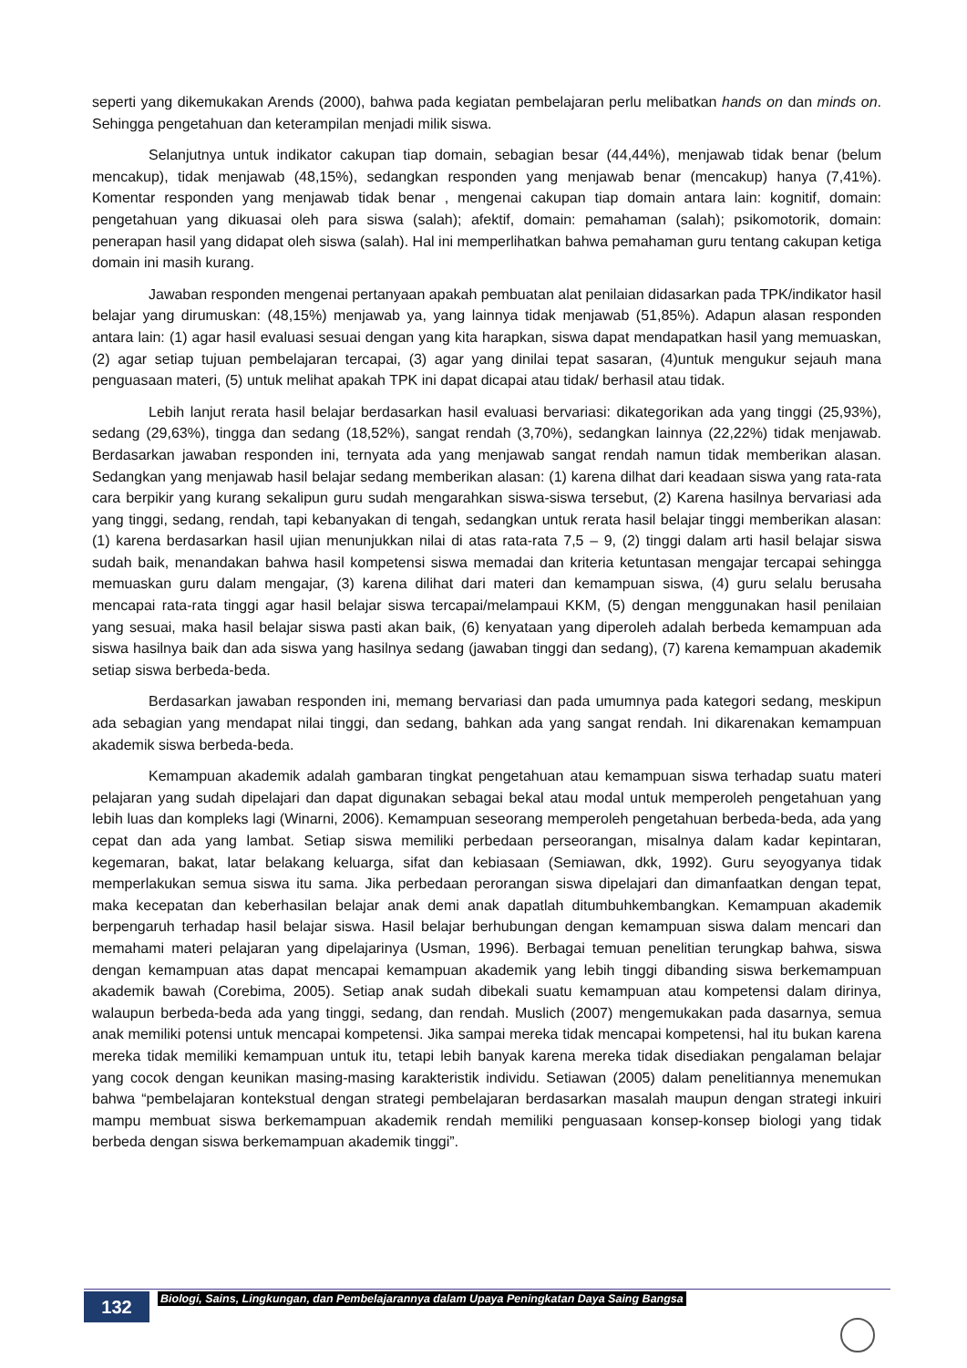seperti yang dikemukakan Arends (2000), bahwa pada kegiatan pembelajaran perlu melibatkan hands on dan minds on. Sehingga pengetahuan dan keterampilan menjadi milik siswa.
Selanjutnya untuk indikator cakupan tiap domain, sebagian besar (44,44%), menjawab tidak benar (belum mencakup), tidak menjawab (48,15%), sedangkan responden yang menjawab benar (mencakup) hanya (7,41%). Komentar responden yang menjawab tidak benar , mengenai cakupan tiap domain antara lain: kognitif, domain: pengetahuan yang dikuasai oleh para siswa (salah); afektif, domain: pemahaman (salah); psikomotorik, domain: penerapan hasil yang didapat oleh siswa (salah). Hal ini memperlihatkan bahwa pemahaman guru tentang cakupan ketiga domain ini masih kurang.
Jawaban responden mengenai pertanyaan apakah pembuatan alat penilaian didasarkan pada TPK/indikator hasil belajar yang dirumuskan: (48,15%) menjawab ya, yang lainnya tidak menjawab (51,85%). Adapun alasan responden antara lain: (1) agar hasil evaluasi sesuai dengan yang kita harapkan, siswa dapat mendapatkan hasil yang memuaskan, (2) agar setiap tujuan pembelajaran tercapai, (3) agar yang dinilai tepat sasaran, (4)untuk mengukur sejauh mana penguasaan materi, (5) untuk melihat apakah TPK ini dapat dicapai atau tidak/ berhasil atau tidak.
Lebih lanjut rerata hasil belajar berdasarkan hasil evaluasi bervariasi: dikategorikan ada yang tinggi (25,93%), sedang (29,63%), tingga dan sedang (18,52%), sangat rendah (3,70%), sedangkan lainnya (22,22%) tidak menjawab. Berdasarkan jawaban responden ini, ternyata ada yang menjawab sangat rendah namun tidak memberikan alasan. Sedangkan yang menjawab hasil belajar sedang memberikan alasan: (1) karena dilhat dari keadaan siswa yang rata-rata cara berpikir yang kurang sekalipun guru sudah mengarahkan siswa-siswa tersebut, (2) Karena hasilnya bervariasi ada yang tinggi, sedang, rendah, tapi kebanyakan di tengah, sedangkan untuk rerata hasil belajar tinggi memberikan alasan: (1) karena berdasarkan hasil ujian menunjukkan nilai di atas rata-rata 7,5 – 9, (2) tinggi dalam arti hasil belajar siswa sudah baik, menandakan bahwa hasil kompetensi siswa memadai dan kriteria ketuntasan mengajar tercapai sehingga memuaskan guru dalam mengajar, (3) karena dilihat dari materi dan kemampuan siswa, (4) guru selalu berusaha mencapai rata-rata tinggi agar hasil belajar siswa tercapai/melampaui KKM, (5) dengan menggunakan hasil penilaian yang sesuai, maka hasil belajar siswa pasti akan baik, (6) kenyataan yang diperoleh adalah berbeda kemampuan ada siswa hasilnya baik dan ada siswa yang hasilnya sedang (jawaban tinggi dan sedang), (7) karena kemampuan akademik setiap siswa berbeda-beda.
Berdasarkan jawaban responden ini, memang bervariasi dan pada umumnya pada kategori sedang, meskipun ada sebagian yang mendapat nilai tinggi, dan sedang, bahkan ada yang sangat rendah. Ini dikarenakan kemampuan akademik siswa berbeda-beda.
Kemampuan akademik adalah gambaran tingkat pengetahuan atau kemampuan siswa terhadap suatu materi pelajaran yang sudah dipelajari dan dapat digunakan sebagai bekal atau modal untuk memperoleh pengetahuan yang lebih luas dan kompleks lagi (Winarni, 2006). Kemampuan seseorang memperoleh pengetahuan berbeda-beda, ada yang cepat dan ada yang lambat. Setiap siswa memiliki perbedaan perseorangan, misalnya dalam kadar kepintaran, kegemaran, bakat, latar belakang keluarga, sifat dan kebiasaan (Semiawan, dkk, 1992). Guru seyogyanya tidak memperlakukan semua siswa itu sama. Jika perbedaan perorangan siswa dipelajari dan dimanfaatkan dengan tepat, maka kecepatan dan keberhasilan belajar anak demi anak dapatlah ditumbuhkembangkan. Kemampuan akademik berpengaruh terhadap hasil belajar siswa. Hasil belajar berhubungan dengan kemampuan siswa dalam mencari dan memahami materi pelajaran yang dipelajarinya (Usman, 1996). Berbagai temuan penelitian terungkap bahwa, siswa dengan kemampuan atas dapat mencapai kemampuan akademik yang lebih tinggi dibanding siswa berkemampuan akademik bawah (Corebima, 2005). Setiap anak sudah dibekali suatu kemampuan atau kompetensi dalam dirinya, walaupun berbeda-beda ada yang tinggi, sedang, dan rendah. Muslich (2007) mengemukakan pada dasarnya, semua anak memiliki potensi untuk mencapai kompetensi. Jika sampai mereka tidak mencapai kompetensi, hal itu bukan karena mereka tidak memiliki kemampuan untuk itu, tetapi lebih banyak karena mereka tidak disediakan pengalaman belajar yang cocok dengan keunikan masing-masing karakteristik individu. Setiawan (2005) dalam penelitiannya menemukan bahwa “pembelajaran kontekstual dengan strategi pembelajaran berdasarkan masalah maupun dengan strategi inkuiri mampu membuat siswa berkemampuan akademik rendah memiliki penguasaan konsep-konsep biologi yang tidak berbeda dengan siswa berkemampuan akademik tinggi”.
132
Biologi, Sains, Lingkungan, dan Pembelajarannya dalam Upaya Peningkatan Daya Saing Bangsa